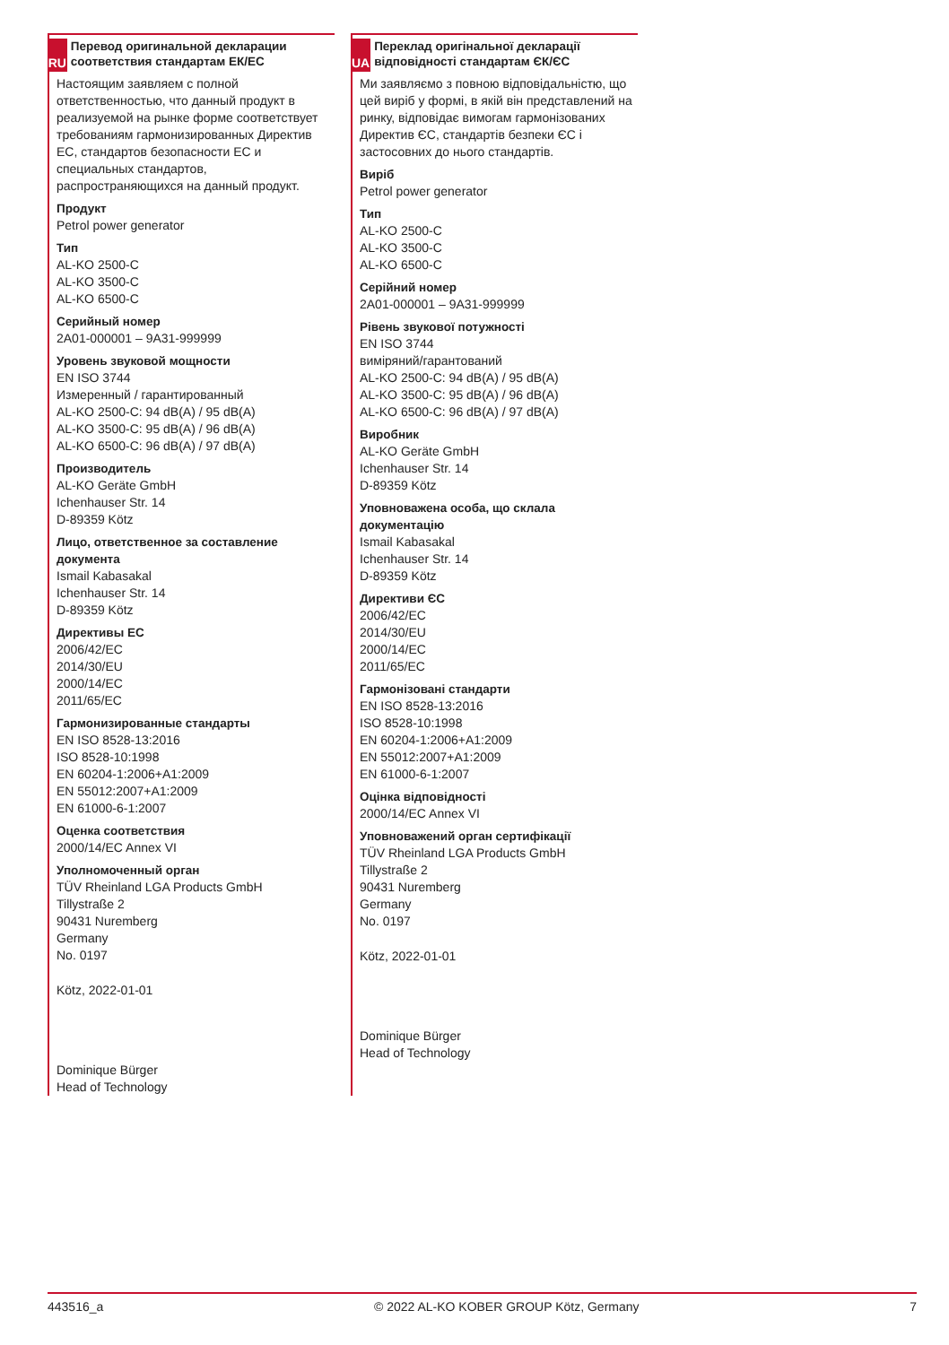RU
Перевод оригинальной декларации соответствия стандартам ЕК/ЕС
Настоящим заявляем с полной ответственностью, что данный продукт в реализуемой на рынке форме соответствует требованиям гармонизированных Директив ЕС, стандартов безопасности ЕС и специальных стандартов, распространяющихся на данный продукт.
Продукт
Petrol power generator
Тип
AL-KO 2500-C
AL-KO 3500-C
AL-KO 6500-C
Серийный номер
2A01-000001 – 9A31-999999
Уровень звуковой мощности
EN ISO 3744
Измеренный / гарантированный
AL-KO 2500-C: 94 dB(A) / 95 dB(A)
AL-KO 3500-C: 95 dB(A) / 96 dB(A)
AL-KO 6500-C: 96 dB(A) / 97 dB(A)
Производитель
AL-KO Geräte GmbH
Ichenhauser Str. 14
D-89359 Kötz
Лицо, ответственное за составление документа
Ismail Kabasakal
Ichenhauser Str. 14
D-89359 Kötz
Директивы ЕС
2006/42/EC
2014/30/EU
2000/14/EC
2011/65/EC
Гармонизированные стандарты
EN ISO 8528-13:2016
ISO 8528-10:1998
EN 60204-1:2006+A1:2009
EN 55012:2007+A1:2009
EN 61000-6-1:2007
Оценка соответствия
2000/14/EC Annex VI
Уполномоченный орган
TÜV Rheinland LGA Products GmbH
Tillystraße 2
90431 Nuremberg
Germany
No. 0197
Kötz, 2022-01-01
Dominique Bürger
Head of Technology
UA
Переклад оригінальної декларації відповідності стандартам ЄК/ЄС
Ми заявляємо з повною відповідальністю, що цей виріб у формі, в якій він представлений на ринку, відповідає вимогам гармонізованих Директив ЄС, стандартів безпеки ЄС і застосовних до нього стандартів.
Виріб
Petrol power generator
Тип
AL-KO 2500-C
AL-KO 3500-C
AL-KO 6500-C
Серійний номер
2A01-000001 – 9A31-999999
Рівень звукової потужності
EN ISO 3744
виміряний/гарантований
AL-KO 2500-C: 94 dB(A) / 95 dB(A)
AL-KO 3500-C: 95 dB(A) / 96 dB(A)
AL-KO 6500-C: 96 dB(A) / 97 dB(A)
Виробник
AL-KO Geräte GmbH
Ichenhauser Str. 14
D-89359 Kötz
Уповноважена особа, що склала документацію
Ismail Kabasakal
Ichenhauser Str. 14
D-89359 Kötz
Директиви ЄС
2006/42/EC
2014/30/EU
2000/14/EC
2011/65/EC
Гармонізовані стандарти
EN ISO 8528-13:2016
ISO 8528-10:1998
EN 60204-1:2006+A1:2009
EN 55012:2007+A1:2009
EN 61000-6-1:2007
Оцінка відповідності
2000/14/EC Annex VI
Уповноважений орган сертифікації
TÜV Rheinland LGA Products GmbH
Tillystraße 2
90431 Nuremberg
Germany
No. 0197
Kötz, 2022-01-01
Dominique Bürger
Head of Technology
443516_a © 2022 AL-KO KOBER GROUP Kötz, Germany 7